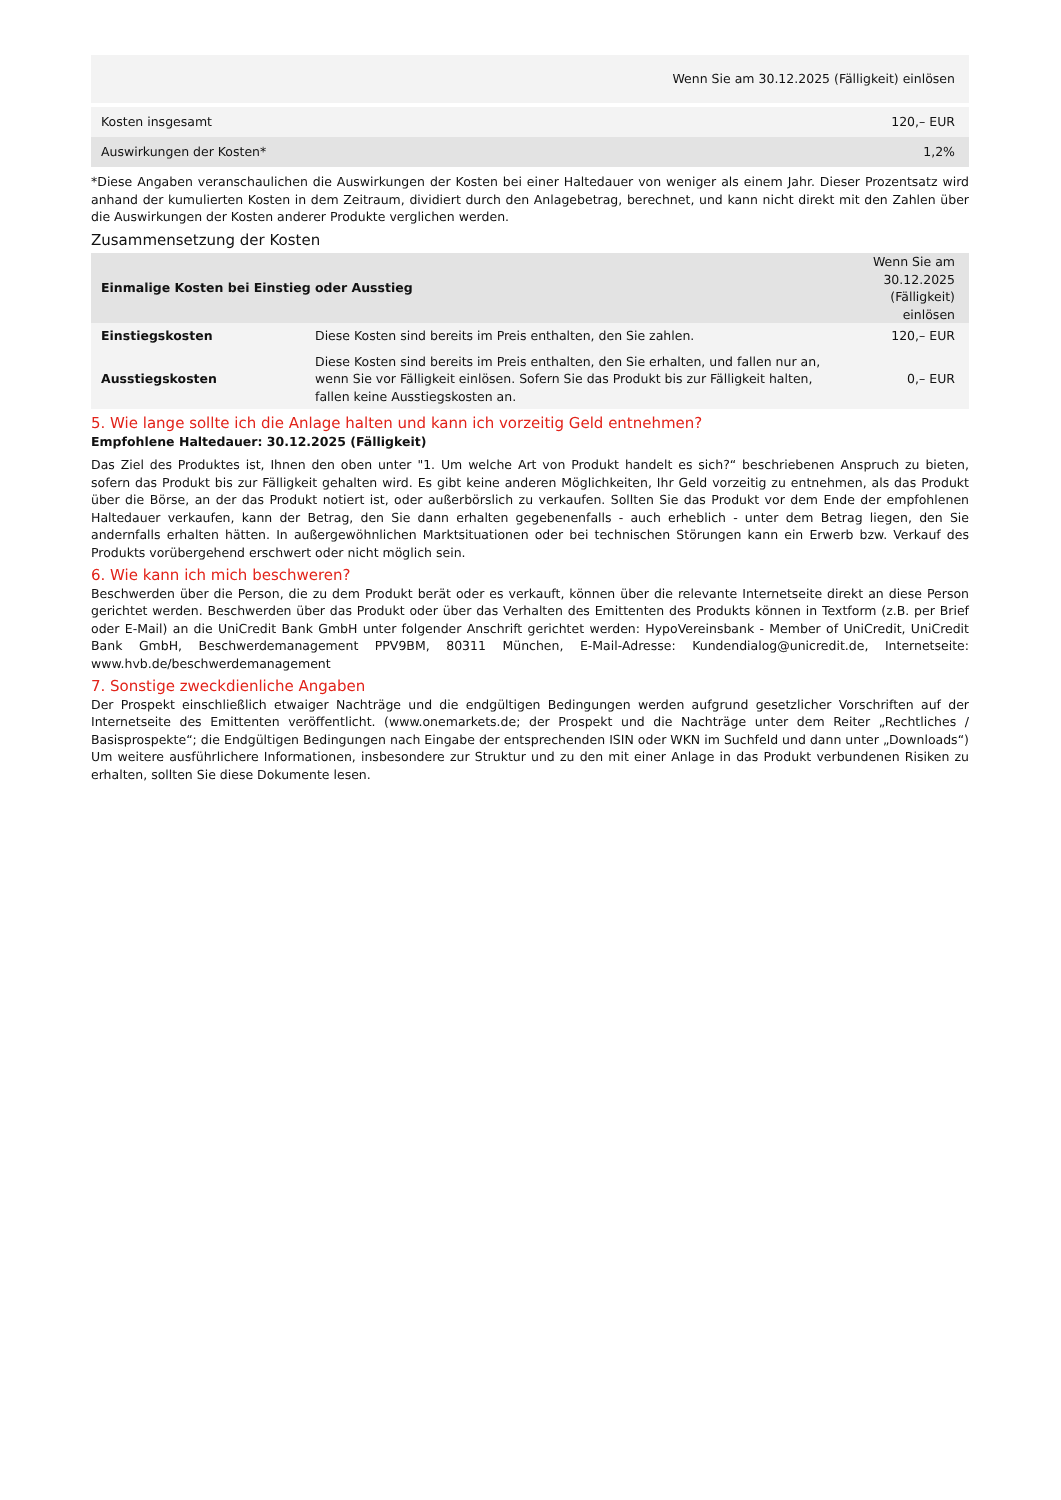| Wenn Sie am 30.12.2025 (Fälligkeit) einlösen | |
| --- | --- |
| Kosten insgesamt | 120,– EUR |
| Auswirkungen der Kosten* | 1,2% |
*Diese Angaben veranschaulichen die Auswirkungen der Kosten bei einer Haltedauer von weniger als einem Jahr. Dieser Prozentsatz wird anhand der kumulierten Kosten in dem Zeitraum, dividiert durch den Anlagebetrag, berechnet, und kann nicht direkt mit den Zahlen über die Auswirkungen der Kosten anderer Produkte verglichen werden.
Zusammensetzung der Kosten
| Einmalige Kosten bei Einstieg oder Ausstieg | | Wenn Sie am 30.12.2025 (Fälligkeit) einlösen |
| --- | --- | --- |
| Einstiegskosten | Diese Kosten sind bereits im Preis enthalten, den Sie zahlen. | 120,– EUR |
| Ausstiegskosten | Diese Kosten sind bereits im Preis enthalten, den Sie erhalten, und fallen nur an, wenn Sie vor Fälligkeit einlösen. Sofern Sie das Produkt bis zur Fälligkeit halten, fallen keine Ausstiegskosten an. | 0,– EUR |
5. Wie lange sollte ich die Anlage halten und kann ich vorzeitig Geld entnehmen?
Empfohlene Haltedauer: 30.12.2025 (Fälligkeit)
Das Ziel des Produktes ist, Ihnen den oben unter "1. Um welche Art von Produkt handelt es sich?“ beschriebenen Anspruch zu bieten, sofern das Produkt bis zur Fälligkeit gehalten wird. Es gibt keine anderen Möglichkeiten, Ihr Geld vorzeitig zu entnehmen, als das Produkt über die Börse, an der das Produkt notiert ist, oder außerbörslich zu verkaufen. Sollten Sie das Produkt vor dem Ende der empfohlenen Haltedauer verkaufen, kann der Betrag, den Sie dann erhalten gegebenenfalls - auch erheblich - unter dem Betrag liegen, den Sie andernfalls erhalten hätten. In außergewöhnlichen Marktsituationen oder bei technischen Störungen kann ein Erwerb bzw. Verkauf des Produkts vorübergehend erschwert oder nicht möglich sein.
6. Wie kann ich mich beschweren?
Beschwerden über die Person, die zu dem Produkt berät oder es verkauft, können über die relevante Internetseite direkt an diese Person gerichtet werden. Beschwerden über das Produkt oder über das Verhalten des Emittenten des Produkts können in Textform (z.B. per Brief oder E-Mail) an die UniCredit Bank GmbH unter folgender Anschrift gerichtet werden: HypoVereinsbank - Member of UniCredit, UniCredit Bank GmbH, Beschwerdemanagement PPV9BM, 80311 München, E-Mail-Adresse: Kundendialog@unicredit.de, Internetseite: www.hvb.de/beschwerdemanagement
7. Sonstige zweckdienliche Angaben
Der Prospekt einschließlich etwaiger Nachträge und die endgültigen Bedingungen werden aufgrund gesetzlicher Vorschriften auf der Internetseite des Emittenten veröffentlicht. (www.onemarkets.de; der Prospekt und die Nachträge unter dem Reiter „Rechtliches / Basisprospekte“; die Endgültigen Bedingungen nach Eingabe der entsprechenden ISIN oder WKN im Suchfeld und dann unter „Downloads“) Um weitere ausführlichere Informationen, insbesondere zur Struktur und zu den mit einer Anlage in das Produkt verbundenen Risiken zu erhalten, sollten Sie diese Dokumente lesen.